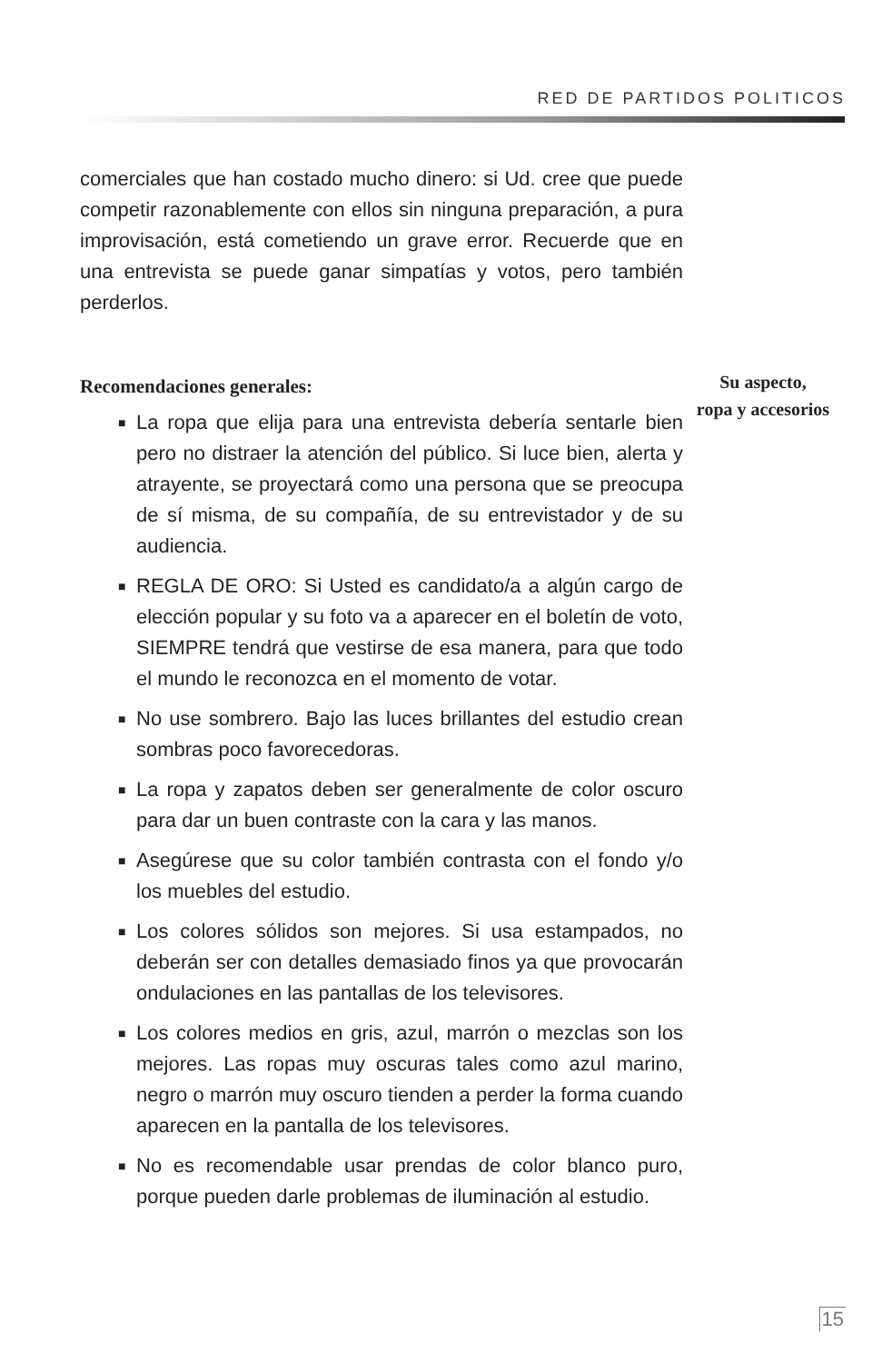RED DE PARTIDOS POLITICOS
comerciales que han costado mucho dinero: si Ud. cree que puede competir razonablemente con ellos sin ninguna preparación, a pura improvisación, está cometiendo un grave error. Recuerde que en una entrevista se puede ganar simpatías y votos, pero también perderlos.
Recomendaciones generales:
■ La ropa que elija para una entrevista debería sentarle bien pero no distraer la atención del público. Si luce bien, alerta y atrayente, se proyectará como una persona que se preocupa de sí misma, de su compañía, de su entrevistador y de su audiencia.
■ REGLA DE ORO: Si Usted es candidato/a a algún cargo de elección popular y su foto va a aparecer en el boletín de voto, SIEMPRE tendrá que vestirse de esa manera, para que todo el mundo le reconozca en el momento de votar.
■ No use sombrero. Bajo las luces brillantes del estudio crean sombras poco favorecedoras.
■ La ropa y zapatos deben ser generalmente de color oscuro para dar un buen contraste con la cara y las manos.
■ Asegúrese que su color también contrasta con el fondo y/o los muebles del estudio.
■ Los colores sólidos son mejores. Si usa estampados, no deberán ser con detalles demasiado finos ya que provocarán ondulaciones en las pantallas de los televisores.
■ Los colores medios en gris, azul, marrón o mezclas son los mejores. Las ropas muy oscuras tales como azul marino, negro o marrón muy oscuro tienden a perder la forma cuando aparecen en la pantalla de los televisores.
■ No es recomendable usar prendas de color blanco puro, porque pueden darle problemas de iluminación al estudio.
Su aspecto,
ropa y accesorios
15